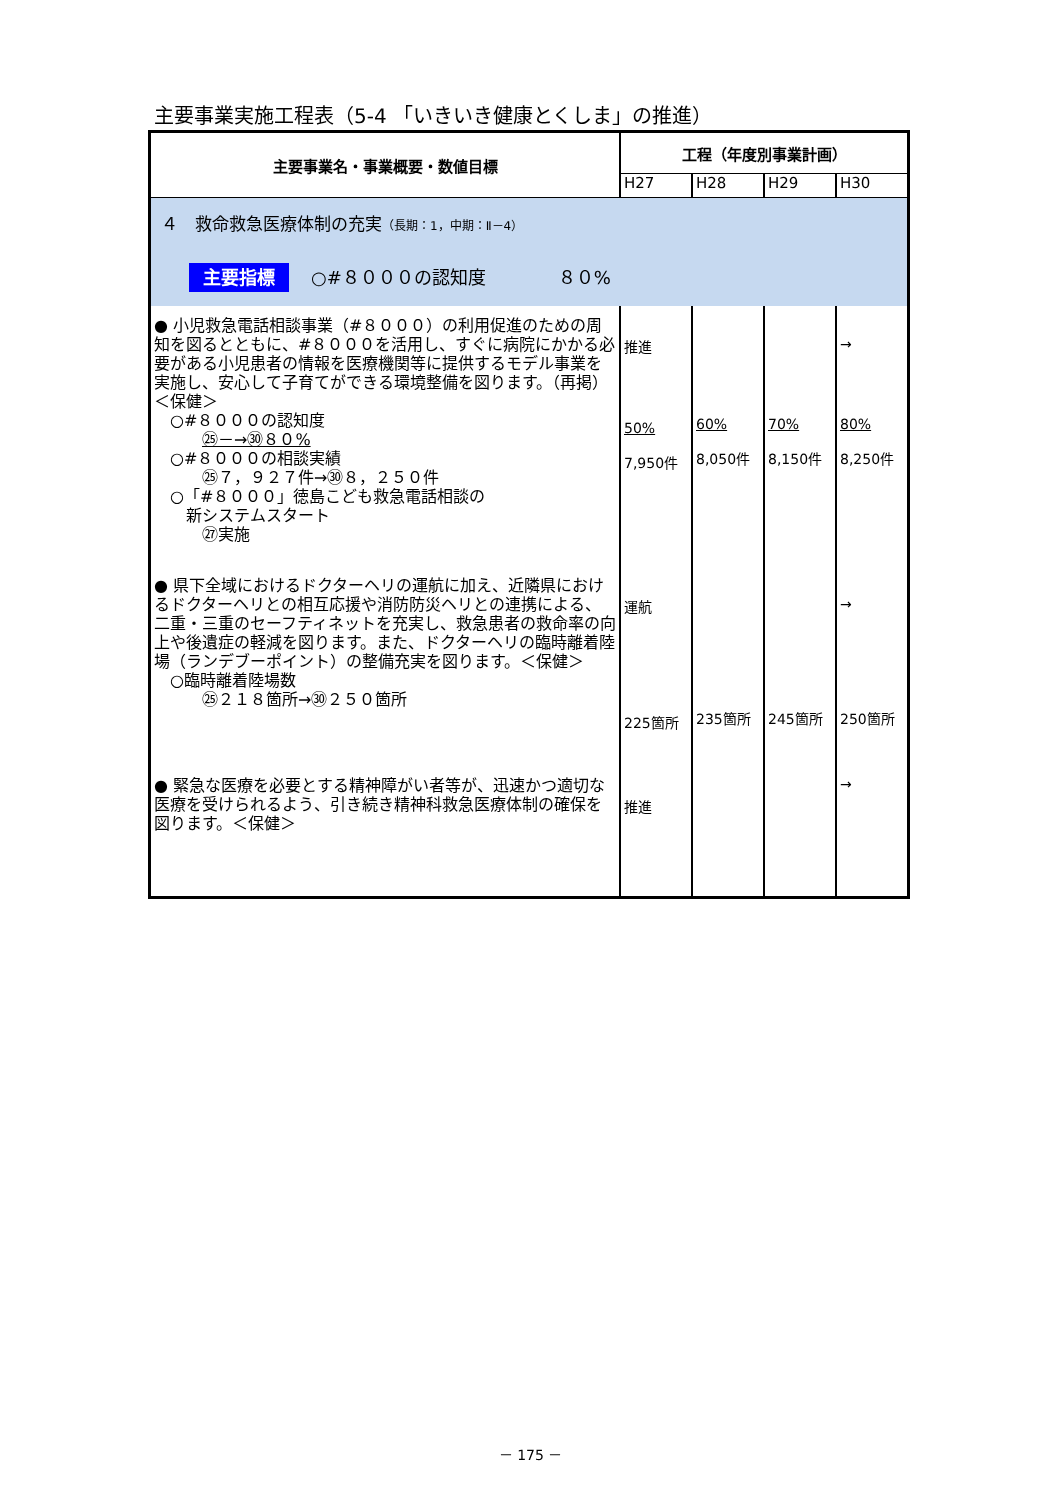主要事業実施工程表（5-4 「いきいき健康とくしま」の推進）
| 主要事業名・事業概要・数値目標 | 工程（年度別事業計画） | | | |
| --- | --- | --- | --- | --- |
| | H27 | H28 | H29 | H30 |
| ４ 救命救急医療体制の充実 （長期：1，中期：Ⅱ－4） 主要指標 ○#８０００の認知度 ８０% | | | | |
| ● 小児救急電話相談事業（#８０００）の利用促進のための周知を図るとともに、#８０００を活用し、すぐに病院にかかる必要がある小児患者の情報を医療機関等に提供するモデル事業を実施し、安心して子育てができる環境整備を図ります。（再掲）＜保健＞ ○#８０００の認知度 ㉕－→㉚８０% ○#８０００の相談実績 ㉕７，９２７件→㉚８，２５０件 ○「#８０００」徳島こども救急電話相談の 新システムスタート ㉗実施 | 推進 50% 7,950件 | 60% 8,050件 | 70% 8,150件 | → 80% 8,250件 |
| ● 県下全域におけるドクターヘリの運航に加え、近隣県におけるドクターヘリとの相互応援や消防防災ヘリとの連携による、二重・三重のセーフティネットを充実し、救急患者の救命率の向上や後遺症の軽減を図ります。また、ドクターヘリの臨時離着陸場（ランデブーポイント）の整備充実を図ります。＜保健＞ ○臨時離着陸場数 ㉕２１８箇所→㉚２５０箇所 | 運航 225箇所 | 235箇所 | 245箇所 | → 250箇所 |
| ● 緊急な医療を必要とする精神障がい者等が、迅速かつ適切な医療を受けられるよう、引き続き精神科救急医療体制の確保を図ります。＜保健＞ | 推進 | | | → |
－ 175 －